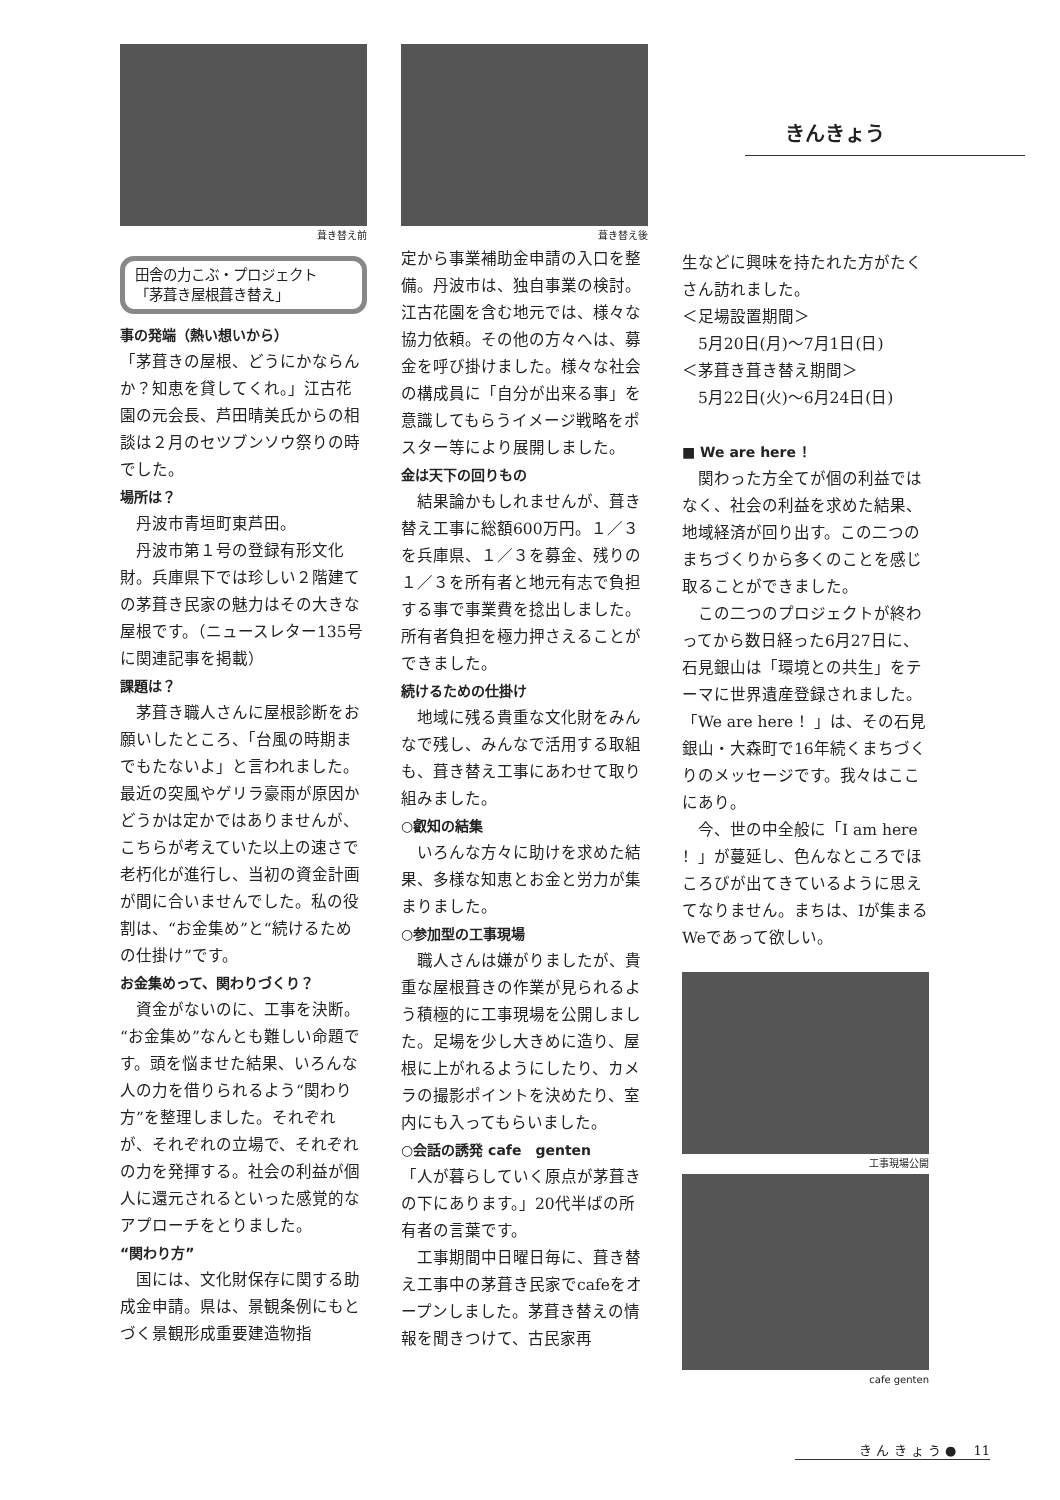きんきょう
葺き替え前
田舎の力こぶ・プロジェクト
「茅葺き屋根葺き替え」
事の発端（熱い想いから）
「茅葺きの屋根、どうにかならんか？知恵を貸してくれ。」江古花園の元会長、芦田晴美氏からの相談は２月のセツブンソウ祭りの時でした。
場所は？
　丹波市青垣町東芦田。
　丹波市第１号の登録有形文化財。兵庫県下では珍しい２階建ての茅葺き民家の魅力はその大きな屋根です。（ニュースレター135号に関連記事を掲載）
課題は？
　茅葺き職人さんに屋根診断をお願いしたところ、「台風の時期までもたないよ」と言われました。最近の突風やゲリラ豪雨が原因かどうかは定かではありませんが、こちらが考えていた以上の速さで老朽化が進行し、当初の資金計画が間に合いませんでした。私の役割は、“お金集め”と“続けるための仕掛け”です。
お金集めって、関わりづくり？
　資金がないのに、工事を決断。“お金集め”なんとも難しい命題です。頭を悩ませた結果、いろんな人の力を借りられるよう“関わり方”を整理しました。それぞれが、それぞれの立場で、それぞれの力を発揮する。社会の利益が個人に還元されるといった感覚的なアプローチをとりました。
“関わり方”
　国には、文化財保存に関する助成金申請。県は、景観条例にもとづく景観形成重要建造物指
葺き替え後
定から事業補助金申請の入口を整備。丹波市は、独自事業の検討。江古花園を含む地元では、様々な協力依頼。その他の方々へは、募金を呼び掛けました。様々な社会の構成員に「自分が出来る事」を意識してもらうイメージ戦略をポスター等により展開しました。
金は天下の回りもの
　結果論かもしれませんが、葺き替え工事に総額600万円。１／３を兵庫県、１／３を募金、残りの１／３を所有者と地元有志で負担する事で事業費を捻出しました。所有者負担を極力押さえることができました。
続けるための仕掛け
　地域に残る貴重な文化財をみんなで残し、みんなで活用する取組も、葺き替え工事にあわせて取り組みました。
○叡知の結集
　いろんな方々に助けを求めた結果、多様な知恵とお金と労力が集まりました。
○参加型の工事現場
　職人さんは嫌がりましたが、貴重な屋根葺きの作業が見られるよう積極的に工事現場を公開しました。足場を少し大きめに造り、屋根に上がれるようにしたり、カメラの撮影ポイントを決めたり、室内にも入ってもらいました。
○会話の誘発 cafe　genten
「人が暮らしていく原点が茅葺きの下にあります。」20代半ばの所有者の言葉です。
　工事期間中日曜日毎に、葺き替え工事中の茅葺き民家でcafeをオープンしました。茅葺き替えの情報を聞きつけて、古民家再
生などに興味を持たれた方がたくさん訪れました。
＜足場設置期間＞
　5月20日(月)～7月1日(日)
＜茅葺き葺き替え期間＞
　5月22日(火)～6月24日(日)
■ We are here ！
　関わった方全てが個の利益ではなく、社会の利益を求めた結果、地域経済が回り出す。この二つのまちづくりから多くのことを感じ取ることができました。
　この二つのプロジェクトが終わってから数日経った6月27日に、石見銀山は「環境との共生」をテーマに世界遺産登録されました。「We are here ！」は、その石見銀山・大森町で16年続くまちづくりのメッセージです。我々はここにあり。
　今、世の中全般に「I am here ！」が蔓延し、色んなところでほころびが出てきているように思えてなりません。まちは、Iが集まるWeであって欲しい。
工事現場公開
cafe genten
き ん き ょ う ● 　11